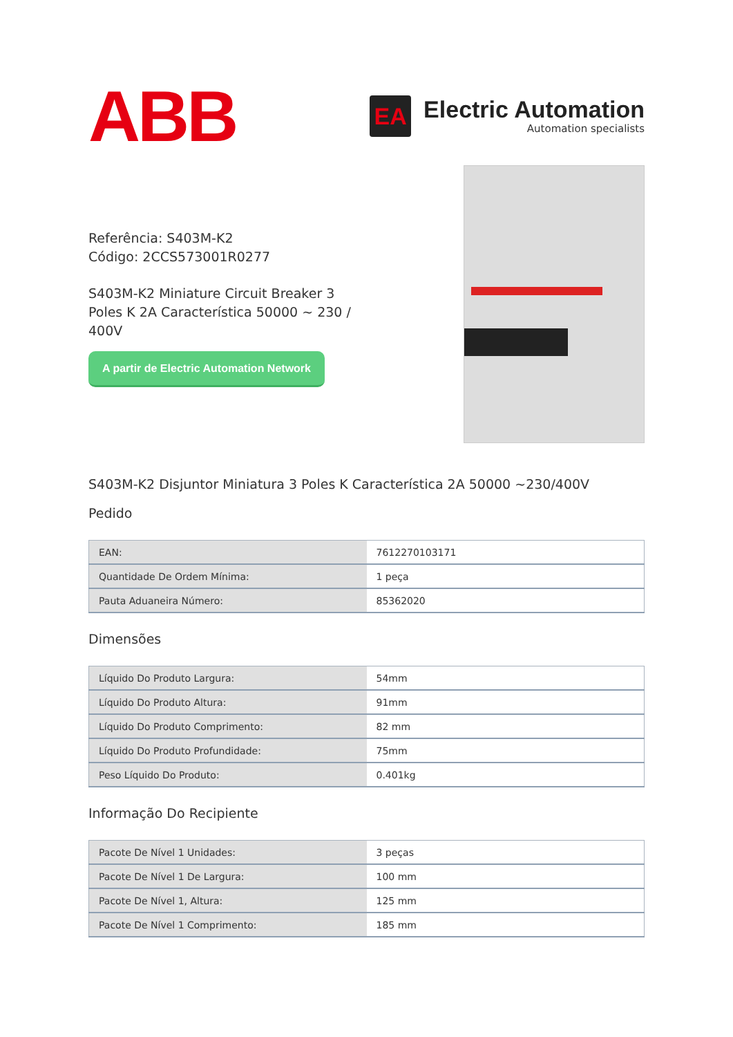ABB
EA
Electric Automation
Automation specialists
Referência: S403M-K2
Código: 2CCS573001R0277
S403M-K2 Miniature Circuit Breaker 3 Poles K 2A Característica 50000 ~ 230 / 400V
A partir de Electric Automation Network
S403M-K2 Disjuntor Miniatura 3 Poles K Característica 2A 50000 ~230/400V
Pedido
| EAN: | 7612270103171 |
| Quantidade De Ordem Mínima: | 1 peça |
| Pauta Aduaneira Número: | 85362020 |
Dimensões
| Líquido Do Produto Largura: | 54mm |
| Líquido Do Produto Altura: | 91mm |
| Líquido Do Produto Comprimento: | 82 mm |
| Líquido Do Produto Profundidade: | 75mm |
| Peso Líquido Do Produto: | 0.401kg |
Informação Do Recipiente
| Pacote De Nível 1 Unidades: | 3 peças |
| Pacote De Nível 1 De Largura: | 100 mm |
| Pacote De Nível 1, Altura: | 125 mm |
| Pacote De Nível 1 Comprimento: | 185 mm |